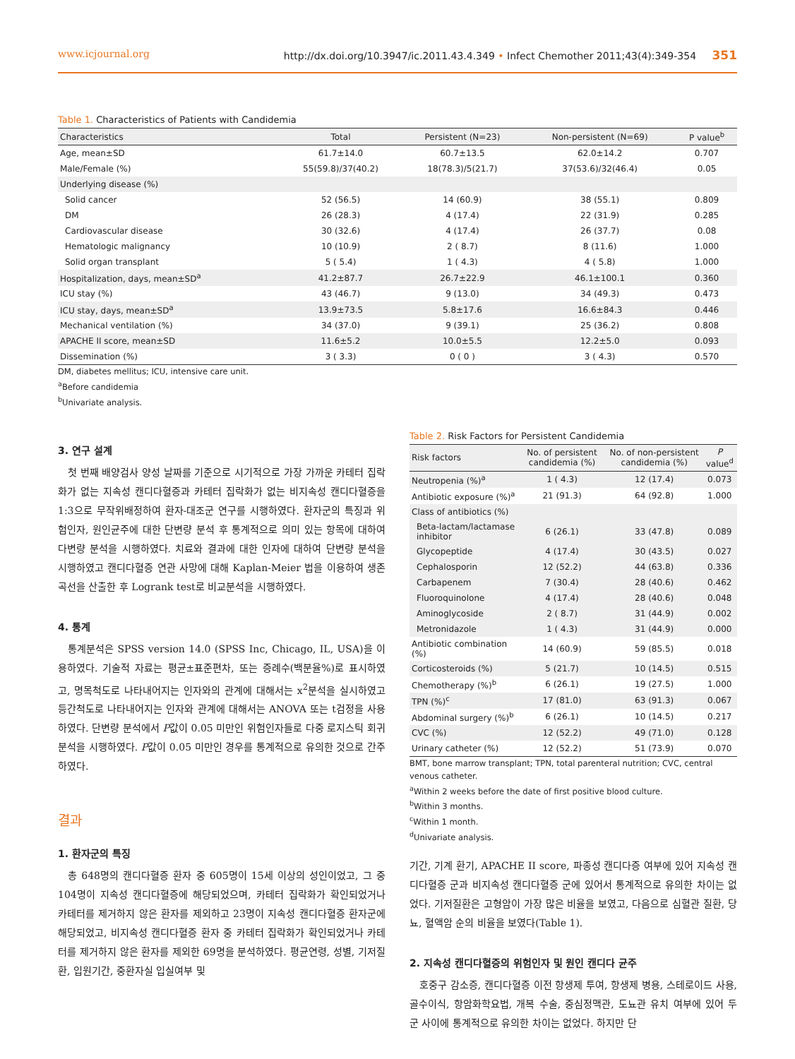www.icjournal.org http://dx.doi.org/10.3947/ic.2011.43.4.349 • Infect Chemother 2011;43(4):349-354 351
Table 1. Characteristics of Patients with Candidemia
| Characteristics | Total | Persistent (N=23) | Non-persistent (N=69) | P value<sup>b</sup> |
| --- | --- | --- | --- | --- |
| Age, mean±SD | 61.7±14.0 | 60.7±13.5 | 62.0±14.2 | 0.707 |
| Male/Female (%) | 55(59.8)/37(40.2) | 18(78.3)/5(21.7) | 37(53.6)/32(46.4) | 0.05 |
| Underlying disease (%) | | | | |
| Solid cancer | 52 (56.5) | 14 (60.9) | 38 (55.1) | 0.809 |
| DM | 26 (28.3) | 4 (17.4) | 22 (31.9) | 0.285 |
| Cardiovascular disease | 30 (32.6) | 4 (17.4) | 26 (37.7) | 0.08 |
| Hematologic malignancy | 10 (10.9) | 2 ( 8.7) | 8 (11.6) | 1.000 |
| Solid organ transplant | 5 ( 5.4) | 1 ( 4.3) | 4 ( 5.8) | 1.000 |
| Hospitalization, days, mean±SD<sup>a</sup> | 41.2±87.7 | 26.7±22.9 | 46.1±100.1 | 0.360 |
| ICU stay (%) | 43 (46.7) | 9 (13.0) | 34 (49.3) | 0.473 |
| ICU stay, days, mean±SD<sup>a</sup> | 13.9±73.5 | 5.8±17.6 | 16.6±84.3 | 0.446 |
| Mechanical ventilation (%) | 34 (37.0) | 9 (39.1) | 25 (36.2) | 0.808 |
| APACHE II score, mean±SD | 11.6±5.2 | 10.0±5.5 | 12.2±5.0 | 0.093 |
| Dissemination (%) | 3 ( 3.3) | 0 ( 0 ) | 3 ( 4.3) | 0.570 |
DM, diabetes mellitus; ICU, intensive care unit.
<sup>a</sup> Before candidemia
<sup>b</sup> Univariate analysis.
3. 연구 설계
첫 번째 배양검사 양성 날짜를 기준으로 시기적으로 가장 가까운 카테터 집락화가 없는 지속성 캔디다혈증과 카테터 집락화가 없는 비지속성 캔디다혈증을 1:3으로 무작위배정하여 환자-대조군 연구를 시행하였다. 환자군의 특징과 위험인자, 원인균주에 대한 단변량 분석 후 통계적으로 의미 있는 항목에 대하여 다변량 분석을 시행하였다. 치료와 결과에 대한 인자에 대하여 단변량 분석을 시행하였고 캔디다혈증 연관 사망에 대해 Kaplan-Meier 법을 이용하여 생존곡선을 산출한 후 Logrank test로 비교분석을 시행하였다.
4. 통계
통계분석은 SPSS version 14.0 (SPSS Inc, Chicago, IL, USA)을 이용하였다. 기술적 자료는 평균±표준편차, 또는 증례수(백분율%)로 표시하였고, 명목척도로 나타내어지는 인자와의 관계에 대해서는 x<sup>2</sup>분석을 실시하였고 등간척도로 나타내어지는 인자와 관계에 대해서는 ANOVA 또는 t검정을 사용하였다. 단변량 분석에서 P값이 0.05 미만인 위험인자들로 다중 로지스틱 회귀분석을 시행하였다. P값이 0.05 미만인 경우를 통계적으로 유의한 것으로 간주 하였다.
결과
1. 환자군의 특징
총 648명의 캔디다혈증 환자 중 605명이 15세 이상의 성인이었고, 그 중 104명이 지속성 캔디다혈증에 해당되었으며, 카테터 집락화가 확인되었거나 카테터를 제거하지 않은 환자를 제외하고 23명이 지속성 캔디다혈증 환자군에 해당되었고, 비지속성 캔디다혈증 환자 중 카테터 집락화가 확인되었거나 카테터를 제거하지 않은 환자를 제외한 69명을 분석하였다. 평균연령, 성별, 기저질환, 입원기간, 중환자실 입실여부 및
Table 2. Risk Factors for Persistent Candidemia
| Risk factors | No. of persistent candidemia (%) | No. of non-persistent candidemia (%) | P value<sup>d</sup> |
| --- | --- | --- | --- |
| Neutropenia (%)<sup>a</sup> | 1 ( 4.3) | 12 (17.4) | 0.073 |
| Antibiotic exposure (%)<sup>a</sup> | 21 (91.3) | 64 (92.8) | 1.000 |
| Class of antibiotics (%) | | | |
| Beta-lactam/lactamase inhibitor | 6 (26.1) | 33 (47.8) | 0.089 |
| Glycopeptide | 4 (17.4) | 30 (43.5) | 0.027 |
| Cephalosporin | 12 (52.2) | 44 (63.8) | 0.336 |
| Carbapenem | 7 (30.4) | 28 (40.6) | 0.462 |
| Fluoroquinolone | 4 (17.4) | 28 (40.6) | 0.048 |
| Aminoglycoside | 2 ( 8.7) | 31 (44.9) | 0.002 |
| Metronidazole | 1 ( 4.3) | 31 (44.9) | 0.000 |
| Antibiotic combination (%) | 14 (60.9) | 59 (85.5) | 0.018 |
| Corticosteroids (%) | 5 (21.7) | 10 (14.5) | 0.515 |
| Chemotherapy (%)<sup>b</sup> | 6 (26.1) | 19 (27.5) | 1.000 |
| TPN (%)<sup>c</sup> | 17 (81.0) | 63 (91.3) | 0.067 |
| Abdominal surgery (%)<sup>b</sup> | 6 (26.1) | 10 (14.5) | 0.217 |
| CVC (%) | 12 (52.2) | 49 (71.0) | 0.128 |
| Urinary catheter (%) | 12 (52.2) | 51 (73.9) | 0.070 |
BMT, bone marrow transplant; TPN, total parenteral nutrition; CVC, central venous catheter.
<sup>a</sup> Within 2 weeks before the date of first positive blood culture.
<sup>b</sup> Within 3 months.
<sup>c</sup> Within 1 month.
<sup>d</sup> Univariate analysis.
기간, 기계 환기, APACHE II score, 파종성 캔디다증 여부에 있어 지속성 캔디다혈증 군과 비지속성 캔디다혈증 군에 있어서 통계적으로 유의한 차이는 없었다. 기저질환은 고형암이 가장 많은 비율을 보였고, 다음으로 심혈관 질환, 당뇨, 혈액암 순의 비율을 보였다(Table 1).
2. 지속성 캔디다혈증의 위험인자 및 원인 캔디다 균주
호중구 감소증, 캔디다혈증 이전 항생제 투여, 항생제 병용, 스테로이드 사용, 골수이식, 항암화학요법, 개복 수술, 중심정맥관, 도뇨관 유치 여부에 있어 두 군 사이에 통계적으로 유의한 차이는 없었다. 하지만 단